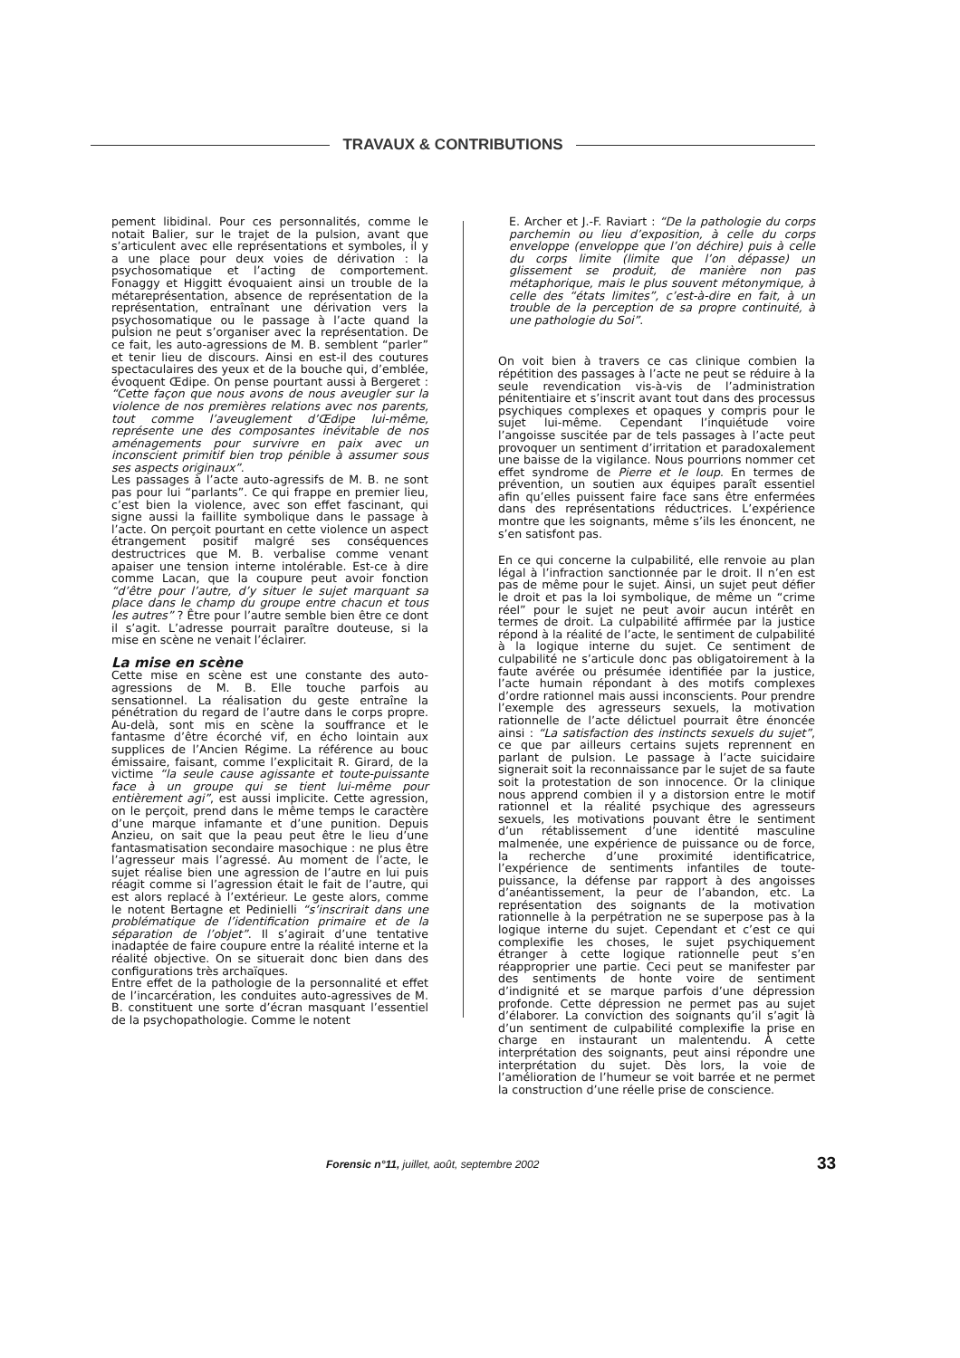TRAVAUX & CONTRIBUTIONS
pement libidinal. Pour ces personnalités, comme le notait Balier, sur le trajet de la pulsion, avant que s’articulent avec elle représentations et symboles, il y a une place pour deux voies de dérivation : la psychosomatique et l’acting de comportement. Fonaggy et Higgitt évoquaient ainsi un trouble de la métareprésentation, absence de représentation de la représentation, entraînant une dérivation vers la psychosomatique ou le passage à l’acte quand la pulsion ne peut s’organiser avec la représentation. De ce fait, les auto-agressions de M. B. semblent “parler” et tenir lieu de discours. Ainsi en est-il des coutures spectaculaires des yeux et de la bouche qui, d’emblée, évoquent Œdipe. On pense pourtant aussi à Bergeret : “Cette façon que nous avons de nous aveugler sur la violence de nos premières relations avec nos parents, tout comme l’aveuglement d’Œdipe lui-même, représente une des composantes inévitable de nos aménagements pour survivre en paix avec un inconscient primitif bien trop pénible à assumer sous ses aspects originaux”.
Les passages à l’acte auto-agressifs de M. B. ne sont pas pour lui “parlants”. Ce qui frappe en premier lieu, c’est bien la violence, avec son effet fascinant, qui signe aussi la faillite symbolique dans le passage à l’acte. On perçoit pourtant en cette violence un aspect étrangement positif malgré ses conséquences destructrices que M. B. verbalise comme venant apaiser une tension interne intolérable. Est-ce à dire comme Lacan, que la coupure peut avoir fonction “d’être pour l’autre, d’y situer le sujet marquant sa place dans le champ du groupe entre chacun et tous les autres” ? Être pour l’autre semble bien être ce dont il s’agit. L’adresse pourrait paraître douteuse, si la mise en scène ne venait l’éclairer.
La mise en scène
Cette mise en scène est une constante des auto-agressions de M. B. Elle touche parfois au sensationnel. La réalisation du geste entraîne la pénétration du regard de l’autre dans le corps propre. Au-delà, sont mis en scène la souffrance et le fantasme d’être écorché vif, en écho lointain aux supplices de l’Ancien Régime. La référence au bouc émissaire, faisant, comme l’explicitait R. Girard, de la victime “la seule cause agissante et toute-puissante face à un groupe qui se tient lui-même pour entièrement agi”, est aussi implicite. Cette agression, on le perçoit, prend dans le même temps le caractère d’une marque infamante et d’une punition. Depuis Anzieu, on sait que la peau peut être le lieu d’une fantasmatisation secondaire masochique : ne plus être l’agresseur mais l’agressé. Au moment de l’acte, le sujet réalise bien une agression de l’autre en lui puis réagit comme si l’agression était le fait de l’autre, qui est alors replacé à l’extérieur. Le geste alors, comme le notent Bertagne et Pedinielli “s’inscrirait dans une problématique de l’identification primaire et de la séparation de l’objet”. Il s’agirait d’une tentative inadaptée de faire coupure entre la réalité interne et la réalité objective. On se situerait donc bien dans des configurations très archaïques.
Entre effet de la pathologie de la personnalité et effet de l’incarcération, les conduites auto-agressives de M. B. constituent une sorte d’écran masquant l’essentiel de la psychopathologie. Comme le notent
E. Archer et J.-F. Raviart : “De la pathologie du corps parchemin ou lieu d’exposition, à celle du corps enveloppe (enveloppe que l’on déchire) puis à celle du corps limite (limite que l’on dépasse) un glissement se produit, de manière non pas métaphorique, mais le plus souvent métonymique, à celle des “états limites”, c’est-à-dire en fait, à un trouble de la perception de sa propre continuité, à une pathologie du Soi”.
On voit bien à travers ce cas clinique combien la répétition des passages à l’acte ne peut se réduire à la seule revendication vis-à-vis de l’administration pénitentiaire et s’inscrit avant tout dans des processus psychiques complexes et opaques y compris pour le sujet lui-même. Cependant l’inquiétude voire l’angoisse suscitée par de tels passages à l’acte peut provoquer un sentiment d’irritation et paradoxalement une baisse de la vigilance. Nous pourrions nommer cet effet syndrome de Pierre et le loup. En termes de prévention, un soutien aux équipes paraît essentiel afin qu’elles puissent faire face sans être enfermées dans des représentations réductrices. L’expérience montre que les soignants, même s’ils les énoncent, ne s’en satisfont pas.
En ce qui concerne la culpabilité, elle renvoie au plan légal à l’infraction sanctionnée par le droit. Il n’en est pas de même pour le sujet. Ainsi, un sujet peut défier le droit et pas la loi symbolique, de même un “crime réel” pour le sujet ne peut avoir aucun intérêt en termes de droit. La culpabilité affirmée par la justice répond à la réalité de l’acte, le sentiment de culpabilité à la logique interne du sujet. Ce sentiment de culpabilité ne s’articule donc pas obligatoirement à la faute avérée ou présumée identifiée par la justice, l’acte humain répondant à des motifs complexes d’ordre rationnel mais aussi inconscients. Pour prendre l’exemple des agresseurs sexuels, la motivation rationnelle de l’acte délictuel pourrait être énoncée ainsi : “La satisfaction des instincts sexuels du sujet”, ce que par ailleurs certains sujets reprennent en parlant de pulsion. Le passage à l’acte suicidaire signerait soit la reconnaissance par le sujet de sa faute soit la protestation de son innocence. Or la clinique nous apprend combien il y a distorsion entre le motif rationnel et la réalité psychique des agresseurs sexuels, les motivations pouvant être le sentiment d’un rétablissement d’une identité masculine malmenée, une expérience de puissance ou de force, la recherche d’une proximité identificatrice, l’expérience de sentiments infantiles de toute-puissance, la défense par rapport à des angoisses d’anéantissement, la peur de l’abandon, etc. La représentation des soignants de la motivation rationnelle à la perpétration ne se superpose pas à la logique interne du sujet. Cependant et c’est ce qui complexifie les choses, le sujet psychiquement étranger à cette logique rationnelle peut s’en réapproprier une partie. Ceci peut se manifester par des sentiments de honte voire de sentiment d’indignité et se marque parfois d’une dépression profonde. Cette dépression ne permet pas au sujet d’élaborer. La conviction des soignants qu’il s’agit là d’un sentiment de culpabilité complexifie la prise en charge en instaurant un malentendu. À cette interprétation des soignants, peut ainsi répondre une interprétation du sujet. Dès lors, la voie de l’amélioration de l’humeur se voit barrée et ne permet la construction d’une réelle prise de conscience.
Forensic n°11, juillet, août, septembre 2002
33